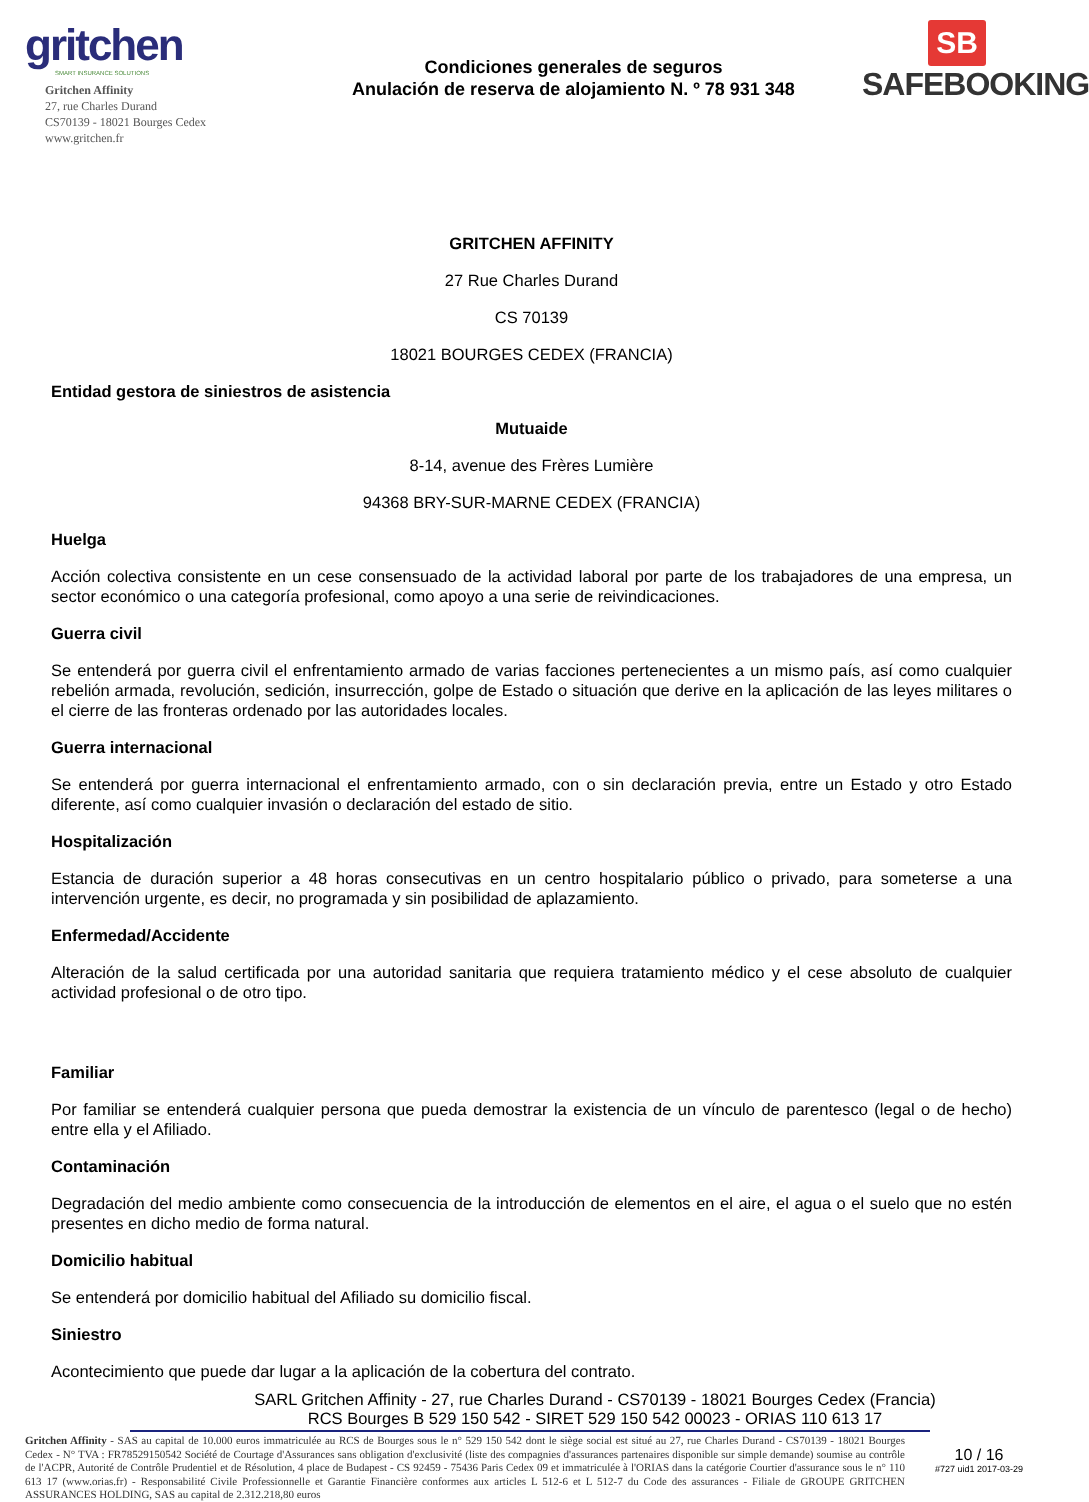gritchen
SMART INSURANCE SOLUTIONS
Gritchen Affinity
27, rue Charles Durand
CS70139 - 18021 Bourges Cedex
www.gritchen.fr
Condiciones generales de seguros
Anulación de reserva de alojamiento N. º 78 931 348
SB
SAFEBOOKING
GRITCHEN AFFINITY
27 Rue Charles Durand
CS 70139
18021 BOURGES CEDEX (FRANCIA)
Entidad gestora de siniestros de asistencia
Mutuaide
8-14, avenue des Frères Lumière
94368 BRY-SUR-MARNE CEDEX (FRANCIA)
Huelga
Acción colectiva consistente en un cese consensuado de la actividad laboral por parte de los trabajadores de una empresa, un sector económico o una categoría profesional, como apoyo a una serie de reivindicaciones.
Guerra civil
Se entenderá por guerra civil el enfrentamiento armado de varias facciones pertenecientes a un mismo país, así como cualquier rebelión armada, revolución, sedición, insurrección, golpe de Estado o situación que derive en la aplicación de las leyes militares o el cierre de las fronteras ordenado por las autoridades locales.
Guerra internacional
Se entenderá por guerra internacional el enfrentamiento armado, con o sin declaración previa, entre un Estado y otro Estado diferente, así como cualquier invasión o declaración del estado de sitio.
Hospitalización
Estancia de duración superior a 48 horas consecutivas en un centro hospitalario público o privado, para someterse a una intervención urgente, es decir, no programada y sin posibilidad de aplazamiento.
Enfermedad/Accidente
Alteración de la salud certificada por una autoridad sanitaria que requiera tratamiento médico y el cese absoluto de cualquier actividad profesional o de otro tipo.
Familiar
Por familiar se entenderá cualquier persona que pueda demostrar la existencia de un vínculo de parentesco (legal o de hecho) entre ella y el Afiliado.
Contaminación
Degradación del medio ambiente como consecuencia de la introducción de elementos en el aire, el agua o el suelo que no estén presentes en dicho medio de forma natural.
Domicilio habitual
Se entenderá por domicilio habitual del Afiliado su domicilio fiscal.
Siniestro
Acontecimiento que puede dar lugar a la aplicación de la cobertura del contrato.
SARL Gritchen Affinity - 27, rue Charles Durand - CS70139 - 18021 Bourges Cedex (Francia)
RCS Bourges B 529 150 542 - SIRET 529 150 542 00023 - ORIAS 110 613 17
Gritchen Affinity - SAS au capital de 10.000 euros immatriculée au RCS de Bourges sous le n° 529 150 542 dont le siège social est situé au 27, rue Charles Durand - CS70139 - 18021 Bourges Cedex - N° TVA : FR78529150542 Société de Courtage d'Assurances sans obligation d'exclusivité (liste des compagnies d'assurances partenaires disponible sur simple demande) soumise au contrôle de l'ACPR, Autorité de Contrôle Prudentiel et de Résolution, 4 place de Budapest - CS 92459 - 75436 Paris Cedex 09 et immatriculée à l'ORIAS dans la catégorie Courtier d'assurance sous le n° 110 613 17 (www.orias.fr) - Responsabilité Civile Professionnelle et Garantie Financière conformes aux articles L 512-6 et L 512-7 du Code des assurances - Filiale de GROUPE GRITCHEN ASSURANCES HOLDING, SAS au capital de 2.312.218,80 euros
10 / 16
#727 uid1 2017-03-29